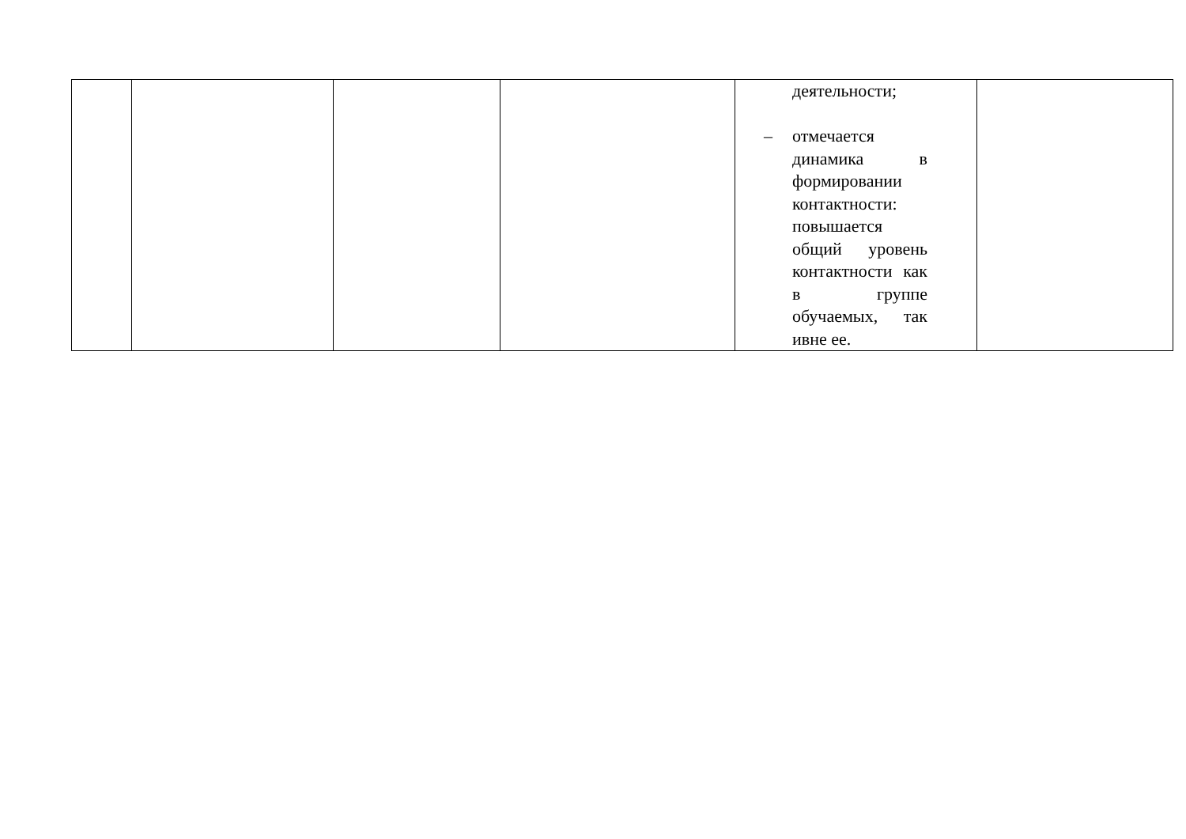| | | | | деятельности; – отмечается динамика в формировании контактности: повышается общий уровень контактности как в группе обучаемых, так ивне ее. | |